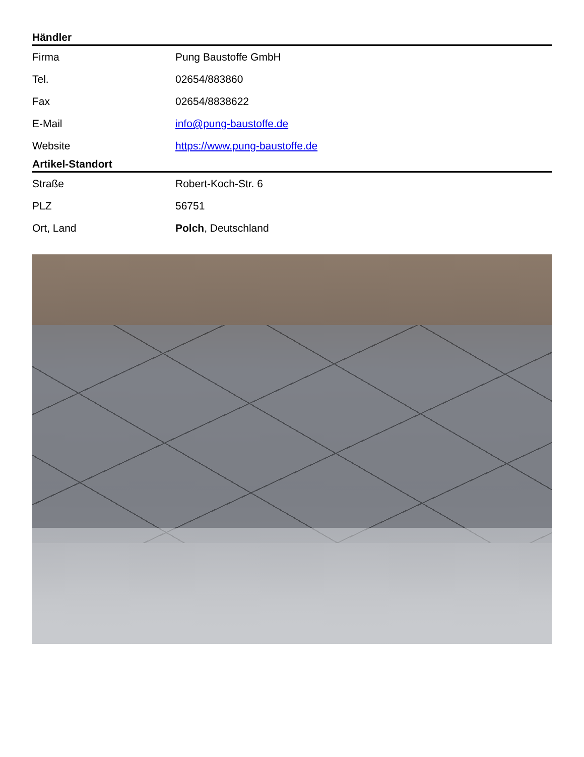Händler
| Firma | Pung Baustoffe GmbH |
| Tel. | 02654/883860 |
| Fax | 02654/8838622 |
| E-Mail | info@pung-baustoffe.de |
| Website | https://www.pung-baustoffe.de |
Artikel-Standort
| Straße | Robert-Koch-Str. 6 |
| PLZ | 56751 |
| Ort, Land | Polch , Deutschland |